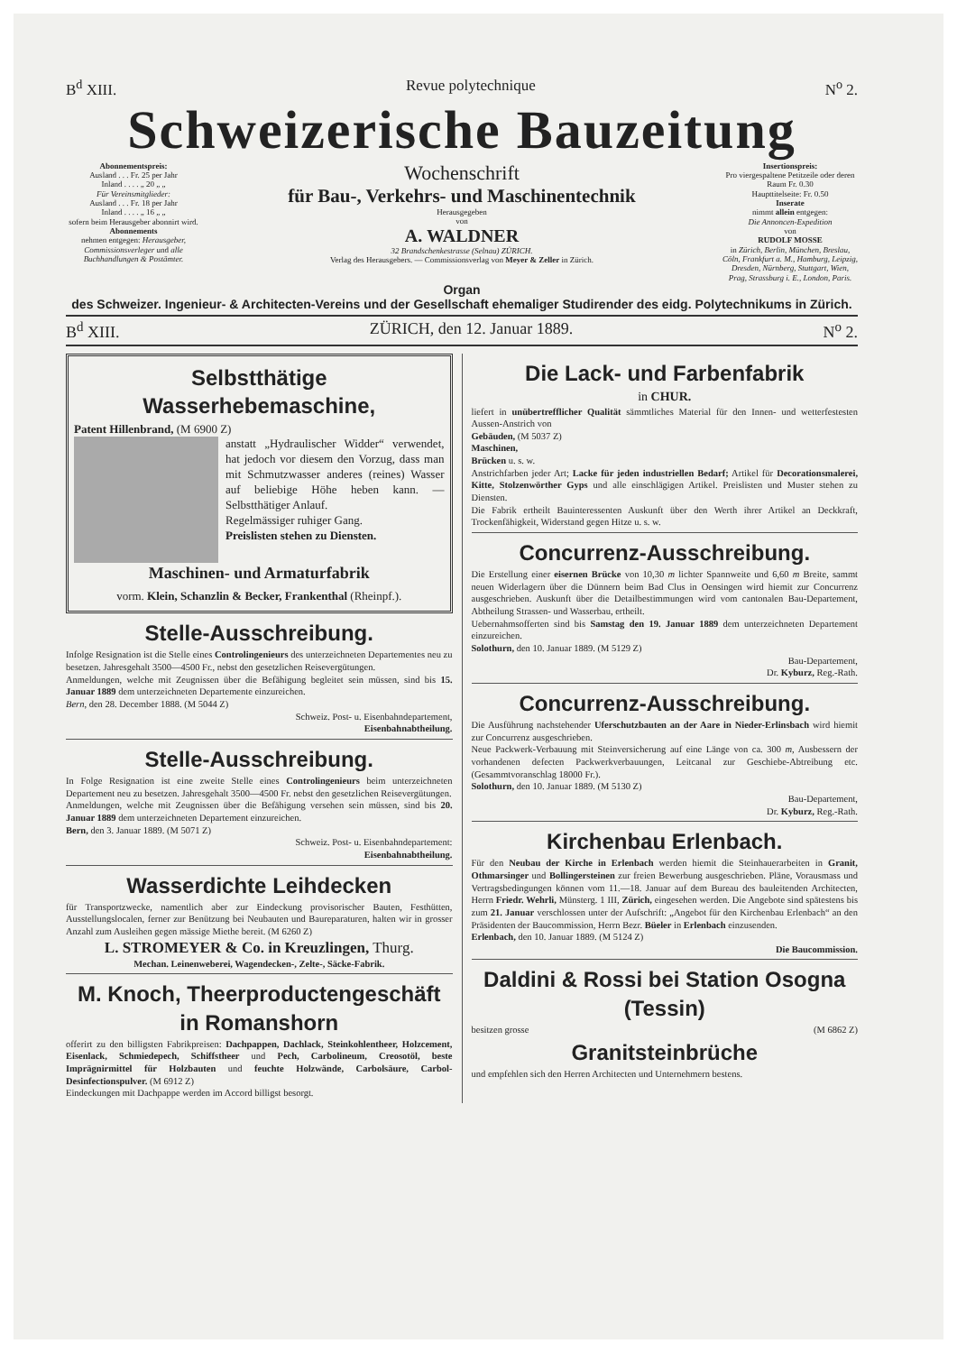B<sup>d</sup> XIII. Revue polytechnique N<sup>o</sup> 2.
Schweizerische Bauzeitung
Abonnementspreis:
Ausland . . . Fr. 25 per Jahr
Inland . . . . „ 20 „ „
Für Vereinsmitglieder:
Ausland . . . Fr. 18 per Jahr
Inland . . . . „ 16 „ „
sofern beim Herausgeber abonnirt wird.
Abonnements
nehmen entgegen: Herausgeber, Commissionsverleger und alle Buchhandlungen & Postämter.
Wochenschrift
für Bau-, Verkehrs- und Maschinentechnik
Herausgegeben
von
A. WALDNER
32 Brandschenkestrasse (Selnau) ZÜRICH.
Verlag des Herausgebers. — Commissionsverlag von Meyer & Zeller in Zürich.
Insertionspreis:
Pro viergespaltene Petitzeile oder deren Raum Fr. 0.30
Haupttitelseite: Fr. 0.50
Inserate
nimmt allein entgegen:
Die Annoncen-Expedition
von
RUDOLF MOSSE
in Zürich, Berlin, München, Breslau, Cöln, Frankfurt a. M., Hamburg, Leipzig, Dresden, Nürnberg, Stuttgart, Wien, Prag, Strassburg i. E., London, Paris.
Organ
des Schweizer. Ingenieur- & Architecten-Vereins und der Gesellschaft ehemaliger Studirender des eidg. Polytechnikums in Zürich.
B<sup>d</sup> XIII. ZÜRICH, den 12. Januar 1889. N<sup>o</sup> 2.
Selbstthätige Wasserhebemaschine,
Patent Hillenbrand, (M 6900 Z)
anstatt „Hydraulischer Widder“ verwendet, hat jedoch vor diesem den Vorzug, dass man mit Schmutzwasser anderes (reines) Wasser auf beliebige Höhe heben kann. — Selbstthätiger Anlauf.
Regelmässiger ruhiger Gang.
Preislisten stehen zu Diensten.
Maschinen- und Armaturfabrik
vorm. Klein, Schanzlin & Becker, Frankenthal (Rheinpf.).
Stelle-Ausschreibung.
Infolge Resignation ist die Stelle eines Controlingenieurs des unterzeichneten Departementes neu zu besetzen. Jahresgehalt 3500—4500 Fr., nebst den gesetzlichen Reisevergütungen.
Anmeldungen, welche mit Zeugnissen über die Befähigung begleitet sein müssen, sind bis 15. Januar 1889 dem unterzeichneten Departemente einzureichen.
Bern, den 28. December 1888. (M 5044 Z)
Schweiz. Post- u. Eisenbahndepartement,
Eisenbahnabtheilung.
Stelle-Ausschreibung.
In Folge Resignation ist eine zweite Stelle eines Controlingenieurs beim unterzeichneten Departement neu zu besetzen. Jahresgehalt 3500—4500 Fr. nebst den gesetzlichen Reisevergütungen.
Anmeldungen, welche mit Zeugnissen über die Befähigung versehen sein müssen, sind bis 20. Januar 1889 dem unterzeichneten Departement einzureichen.
Bern, den 3. Januar 1889. (M 5071 Z)
Schweiz. Post- u. Eisenbahndepartement:
Eisenbahnabtheilung.
Wasserdichte Leihdecken
für Transportzwecke, namentlich aber zur Eindeckung provisorischer Bauten, Festhütten, Ausstellungslocalen, ferner zur Benützung bei Neubauten und Baureparaturen, halten wir in grosser Anzahl zum Ausleihen gegen mässige Miethe bereit. (M 6260 Z)
L. STROMEYER & Co. in Kreuzlingen, Thurg.
Mechan. Leinenweberei, Wagendecken-, Zelte-, Säcke-Fabrik.
M. Knoch, Theerproductengeschäft in Romanshorn
offerirt zu den billigsten Fabrikpreisen: Dachpappen, Dachlack, Steinkohlentheer, Holzcement, Eisenlack, Schmiedepech, Schiffstheer und Pech, Carbolineum, Creosotöl, beste Imprägnirmittel für Holzbauten und feuchte Holzwände, Carbolsäure, Carbol-Desinfectionspulver. (M 6912 Z)
Eindeckungen mit Dachpappe werden im Accord billigst besorgt.
Die Lack- und Farbenfabrik
in CHUR.
liefert in unübertrefflicher Qualität sämmtliches Material für den Innen- und wetterfestesten Aussen-Anstrich von
Gebäuden, (M 5037 Z)
Maschinen,
Brücken u. s. w.
Anstrichfarben jeder Art; Lacke für jeden industriellen Bedarf; Artikel für Decorationsmalerei, Kitte, Stolzenwörther Gyps und alle einschlägigen Artikel. Preislisten und Muster stehen zu Diensten.
Die Fabrik ertheilt Bauinteressenten Auskunft über den Werth ihrer Artikel an Deckkraft, Trockenfähigkeit, Widerstand gegen Hitze u. s. w.
Concurrenz-Ausschreibung.
Die Erstellung einer eisernen Brücke von 10,30 m lichter Spannweite und 6,60 m Breite, sammt neuen Widerlagern über die Dünnern beim Bad Clus in Oensingen wird hiemit zur Concurrenz ausgeschrieben. Auskunft über die Detailbestimmungen wird vom cantonalen Bau-Departement, Abtheilung Strassen- und Wasserbau, ertheilt.
Uebernahmsofferten sind bis Samstag den 19. Januar 1889 dem unterzeichneten Departement einzureichen.
Solothurn, den 10. Januar 1889. (M 5129 Z)
Bau-Departement,
Dr. Kyburz, Reg.-Rath.
Concurrenz-Ausschreibung.
Die Ausführung nachstehender Uferschutzbauten an der Aare in Nieder-Erlinsbach wird hiemit zur Concurrenz ausgeschrieben.
Neue Packwerk-Verbauung mit Steinversicherung auf eine Länge von ca. 300 m, Ausbessern der vorhandenen defecten Packwerkverbauungen, Leitcanal zur Geschiebe-Abtreibung etc. (Gesammtvoranschlag 18000 Fr.).
Solothurn, den 10. Januar 1889. (M 5130 Z)
Bau-Departement,
Dr. Kyburz, Reg.-Rath.
Kirchenbau Erlenbach.
Für den Neubau der Kirche in Erlenbach werden hiemit die Steinhauerarbeiten in Granit, Othmarsinger und Bollingersteinen zur freien Bewerbung ausgeschrieben. Pläne, Vorausmass und Vertragsbedingungen können vom 11.—18. Januar auf dem Bureau des bauleitenden Architecten, Herrn Friedr. Wehrli, Münsterg. 1 III, Zürich, eingesehen werden. Die Angebote sind spätestens bis zum 21. Januar verschlossen unter der Aufschrift: „Angebot für den Kirchenbau Erlenbach“ an den Präsidenten der Baucommission, Herrn Bezr. Büeler in Erlenbach einzusenden.
Erlenbach, den 10. Januar 1889. (M 5124 Z)
Die Baucommission.
Daldini & Rossi bei Station Osogna (Tessin)
besitzen grosse (M 6862 Z)
Granitsteinbrüche
und empfehlen sich den Herren Architecten und Unternehmern bestens.